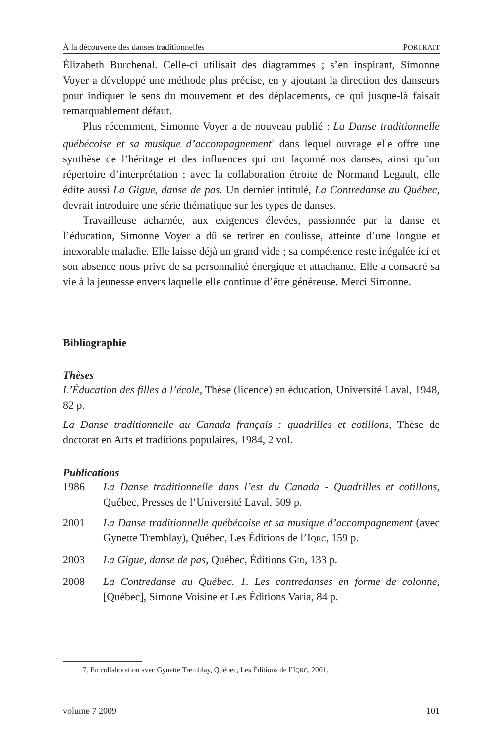À la découverte des danses traditionnelles PORTRAIT
Élizabeth Burchenal. Celle-ci utilisait des diagrammes ; s’en inspirant, Simonne Voyer a développé une méthode plus précise, en y ajoutant la direction des danseurs pour indiquer le sens du mouvement et des déplacements, ce qui jusque-là faisait remarquablement défaut.
Plus récemment, Simonne Voyer a de nouveau publié : La Danse traditionnelle québécoise et sa musique d’accompagnement<sup>7</sup> dans lequel ouvrage elle offre une synthèse de l’héritage et des influences qui ont façonné nos danses, ainsi qu’un répertoire d’interprétation ; avec la collaboration étroite de Normand Legault, elle édite aussi La Gigue, danse de pas. Un dernier intitulé, La Contredanse au Québec, devrait introduire une série thématique sur les types de danses.
Travailleuse acharnée, aux exigences élevées, passionnée par la danse et l’éducation, Simonne Voyer a dû se retirer en coulisse, atteinte d’une longue et inexorable maladie. Elle laisse déjà un grand vide ; sa compétence reste inégalée ici et son absence nous prive de sa personnalité énergique et attachante. Elle a consacré sa vie à la jeunesse envers laquelle elle continue d’être généreuse. Merci Simonne.
Bibliographie
Thèses
L’Éducation des filles à l’école, Thèse (licence) en éducation, Université Laval, 1948, 82 p.
La Danse traditionnelle au Canada français : quadrilles et cotillons, Thèse de doctorat en Arts et traditions populaires, 1984, 2 vol.
Publications
1986 La Danse traditionnelle dans l’est du Canada - Quadrilles et cotillons, Québec, Presses de l’Université Laval, 509 p.
2001 La Danse traditionnelle québécoise et sa musique d’accompagnement (avec Gynette Tremblay), Québec, Les Éditions de l’IQRC, 159 p.
2003 La Gigue, danse de pas, Québec, Éditions GID, 133 p.
2008 La Contredanse au Québec. 1. Les contredanses en forme de colonne, [Québec], Simone Voisine et Les Éditions Varia, 84 p.
7. En collaboration avec Gynette Tremblay, Québec, Les Éditions de l’IQRC, 2001.
volume 7 2009 101